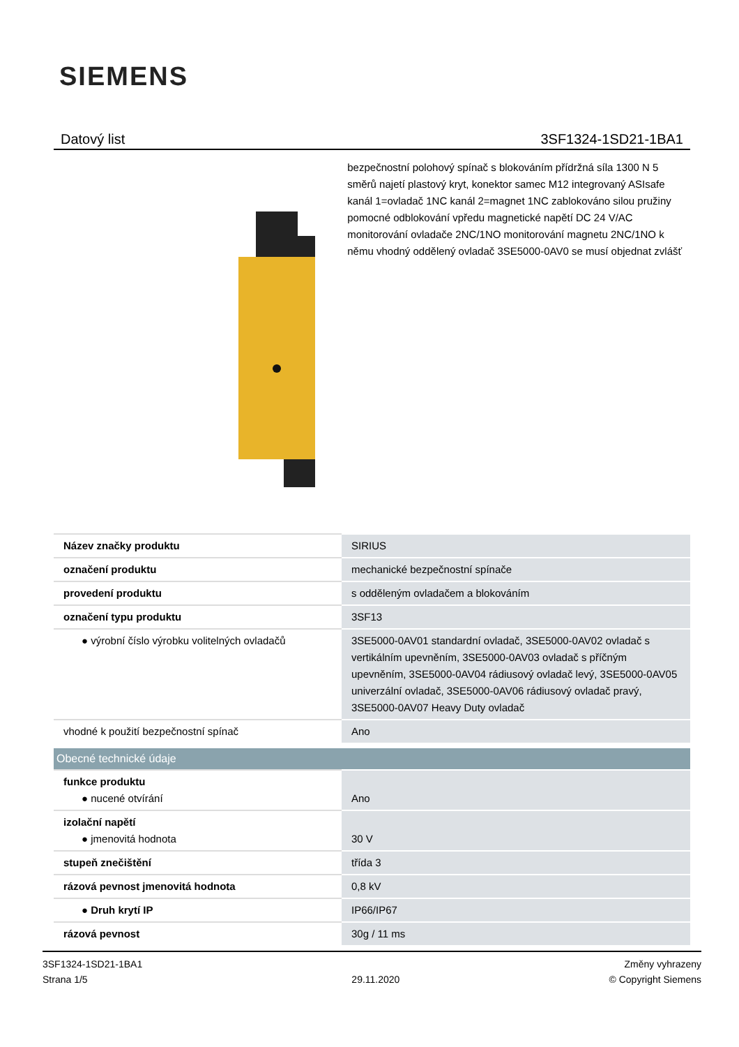SIEMENS
Datový list 3SF1324-1SD21-1BA1
bezpečnostní polohový spínač s blokováním přídržná síla 1300 N 5 směrů najetí plastový kryt, konektor samec M12 integrovaný ASIsafe kanál 1=ovladač 1NC kanál 2=magnet 1NC zablokováno silou pružiny pomocné odblokování vpředu magnetické napětí DC 24 V/AC monitorování ovladače 2NC/1NO monitorování magnetu 2NC/1NO k němu vhodný oddělený ovladač 3SE5000-0AV0 se musí objednat zvlášť
| Název značky produktu | SIRIUS |
| označení produktu | mechanické bezpečnostní spínače |
| provedení produktu | s odděleným ovladačem a blokováním |
| označení typu produktu | 3SF13 |
| ● výrobní číslo výrobku volitelných ovladačů | 3SE5000-0AV01 standardní ovladač, 3SE5000-0AV02 ovladač s vertikálním upevněním, 3SE5000-0AV03 ovladač s příčným upevněním, 3SE5000-0AV04 rádiusový ovladač levý, 3SE5000-0AV05 univerzální ovladač, 3SE5000-0AV06 rádiusový ovladač pravý, 3SE5000-0AV07 Heavy Duty ovladač |
| vhodné k použití bezpečnostní spínač | Ano |
| Obecné technické údaje | |
| funkce produktu ● nucené otvírání | Ano |
| izolační napětí ● jmenovitá hodnota | 30 V |
| stupeň znečištění | třída 3 |
| rázová pevnost jmenovitá hodnota | 0,8 kV |
| ● Druh krytí IP | IP66/IP67 |
| rázová pevnost | 30g / 11 ms |
3SF1324-1SD21-1BA1
Strana 1/5
29.11.2020
Změny vyhrazeny
© Copyright Siemens